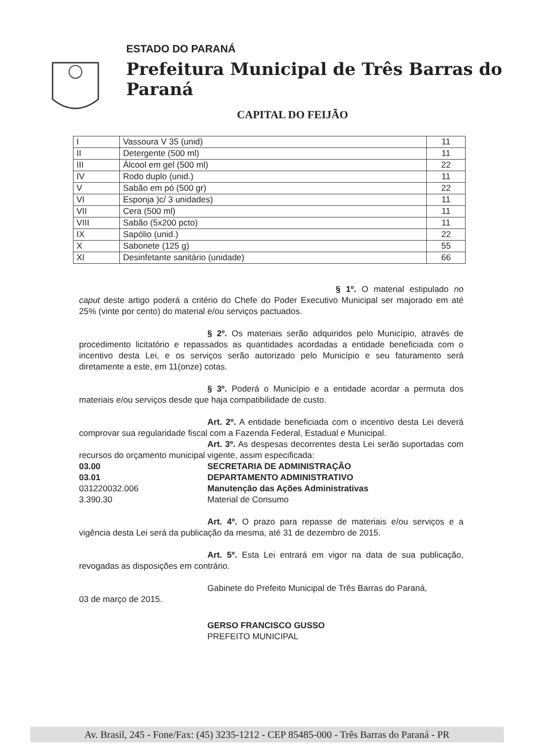ESTADO DO PARANÁ
Prefeitura Municipal de Três Barras do Paraná
CAPITAL DO FEIJÃO
| I | Vassoura V 35 (unid) | 11 |
| II | Detergente (500 ml) | 11 |
| III | Álcool em gel (500 ml) | 22 |
| IV | Rodo duplo (unid.) | 11 |
| V | Sabão em pó (500 gr) | 22 |
| VI | Esponja )c/ 3 unidades) | 11 |
| VII | Cera (500 ml) | 11 |
| VIII | Sabão (5x200 pcto) | 11 |
| IX | Sapólio (unid.) | 22 |
| X | Sabonete (125 g) | 55 |
| XI | Desinfetante sanitário (unidade) | 66 |
§ 1º. O material estipulado no caput deste artigo poderá a critério do Chefe do Poder Executivo Municipal ser majorado em até 25% (vinte por cento) do material e/ou serviços pactuados.
§ 2º. Os materiais serão adquiridos pelo Município, através de procedimento licitatório e repassados as quantidades acordadas a entidade beneficiada com o incentivo desta Lei, e os serviços serão autorizado pelo Município e seu faturamento será diretamente a este, em 11(onze) cotas.
§ 3º. Poderá o Município e a entidade acordar a permuta dos materiais e/ou serviços desde que haja compatibilidade de custo.
Art. 2º. A entidade beneficiada com o incentivo desta Lei deverá comprovar sua regularidade fiscal com a Fazenda Federal, Estadual e Municipal.
Art. 3º. As despesas decorrentes desta Lei serão suportadas com recursos do orçamento municipal vigente, assim especificada:
03.00 SECRETARIA DE ADMINISTRAÇÃO
03.01 DEPARTAMENTO ADMINISTRATIVO
031220032.006 Manutenção das Ações Administrativas
3.390.30 Material de Consumo
Art. 4º. O prazo para repasse de materiais e/ou serviços e a vigência desta Lei será da publicação da mesma, até 31 de dezembro de 2015.
Art. 5º. Esta Lei entrará em vigor na data de sua publicação, revogadas as disposições em contrário.
Gabinete do Prefeito Municipal de Três Barras do Paraná,
03 de março de 2015.
GERSO FRANCISCO GUSSO
PREFEITO MUNICIPAL
Av. Brasil, 245 - Fone/Fax: (45) 3235-1212 - CEP 85485-000 - Três Barras do Paraná - PR